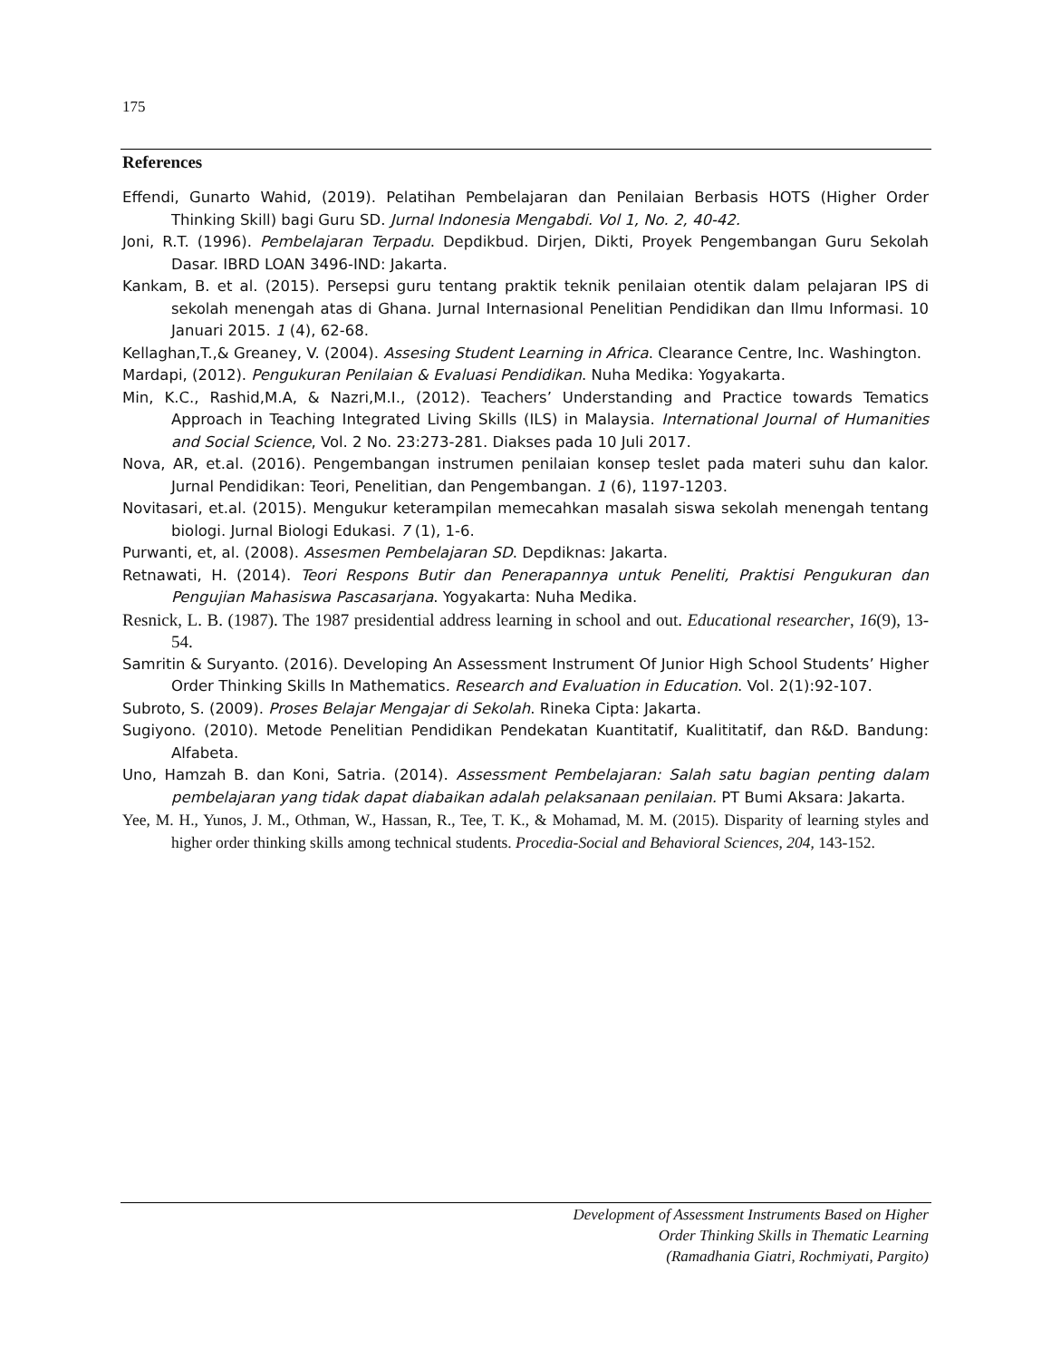175
References
Effendi, Gunarto Wahid, (2019). Pelatihan Pembelajaran dan Penilaian Berbasis HOTS (Higher Order Thinking Skill) bagi Guru SD. Jurnal Indonesia Mengabdi. Vol 1, No. 2, 40-42.
Joni, R.T. (1996). Pembelajaran Terpadu. Depdikbud. Dirjen, Dikti, Proyek Pengembangan Guru Sekolah Dasar. IBRD LOAN 3496-IND: Jakarta.
Kankam, B. et al. (2015). Persepsi guru tentang praktik teknik penilaian otentik dalam pelajaran IPS di sekolah menengah atas di Ghana. Jurnal Internasional Penelitian Pendidikan dan Ilmu Informasi. 10 Januari 2015. 1 (4), 62-68.
Kellaghan,T.,& Greaney, V. (2004). Assesing Student Learning in Africa. Clearance Centre, Inc. Washington.
Mardapi, (2012). Pengukuran Penilaian & Evaluasi Pendidikan. Nuha Medika: Yogyakarta.
Min, K.C., Rashid,M.A, & Nazri,M.I., (2012). Teachers’ Understanding and Practice towards Tematics Approach in Teaching Integrated Living Skills (ILS) in Malaysia. International Journal of Humanities and Social Science, Vol. 2 No. 23:273-281. Diakses pada 10 Juli 2017.
Nova, AR, et.al. (2016). Pengembangan instrumen penilaian konsep teslet pada materi suhu dan kalor. Jurnal Pendidikan: Teori, Penelitian, dan Pengembangan. 1 (6), 1197-1203.
Novitasari, et.al. (2015). Mengukur keterampilan memecahkan masalah siswa sekolah menengah tentang biologi. Jurnal Biologi Edukasi. 7 (1), 1-6.
Purwanti, et, al. (2008). Assesmen Pembelajaran SD. Depdiknas: Jakarta.
Retnawati, H. (2014). Teori Respons Butir dan Penerapannya untuk Peneliti, Praktisi Pengukuran dan Pengujian Mahasiswa Pascasarjana. Yogyakarta: Nuha Medika.
Resnick, L. B. (1987). The 1987 presidential address learning in school and out. Educational researcher, 16(9), 13-54.
Samritin & Suryanto. (2016). Developing An Assessment Instrument Of Junior High School Students’ Higher Order Thinking Skills In Mathematics. Research and Evaluation in Education. Vol. 2(1):92-107.
Subroto, S. (2009). Proses Belajar Mengajar di Sekolah. Rineka Cipta: Jakarta.
Sugiyono. (2010). Metode Penelitian Pendidikan Pendekatan Kuantitatif, Kualititatif, dan R&D. Bandung: Alfabeta.
Uno, Hamzah B. dan Koni, Satria. (2014). Assessment Pembelajaran: Salah satu bagian penting dalam pembelajaran yang tidak dapat diabaikan adalah pelaksanaan penilaian. PT Bumi Aksara: Jakarta.
Yee, M. H., Yunos, J. M., Othman, W., Hassan, R., Tee, T. K., & Mohamad, M. M. (2015). Disparity of learning styles and higher order thinking skills among technical students. Procedia-Social and Behavioral Sciences, 204, 143-152.
Development of Assessment Instruments Based on Higher
Order Thinking Skills in Thematic Learning
(Ramadhania Giatri, Rochmiyati, Pargito)